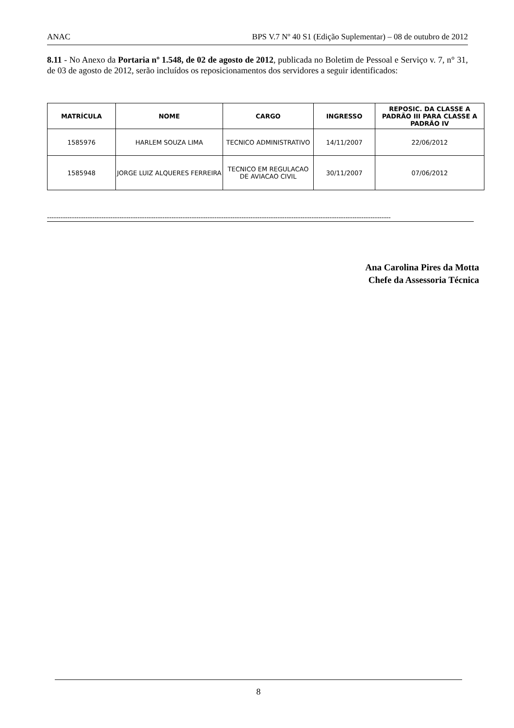ANAC BPS V.7 Nº 40 S1 (Edição Suplementar) – 08 de outubro de 2012
8.11 - No Anexo da Portaria nº 1.548, de 02 de agosto de 2012, publicada no Boletim de Pessoal e Serviço v. 7, n° 31, de 03 de agosto de 2012, serão incluídos os reposicionamentos dos servidores a seguir identificados:
| MATRÍCULA | NOME | CARGO | INGRESSO | REPOSIC. DA CLASSE A PADRÃO III PARA CLASSE A PADRÃO IV |
| --- | --- | --- | --- | --- |
| 1585976 | HARLEM SOUZA LIMA | TECNICO ADMINISTRATIVO | 14/11/2007 | 22/06/2012 |
| 1585948 | JORGE LUIZ ALQUERES FERREIRA | TECNICO EM REGULACAO DE AVIACAO CIVIL | 30/11/2007 | 07/06/2012 |
--------------------------------------------------------------------------------------------------------------------------------------------------------
Ana Carolina Pires da Motta
Chefe da Assessoria Técnica
8